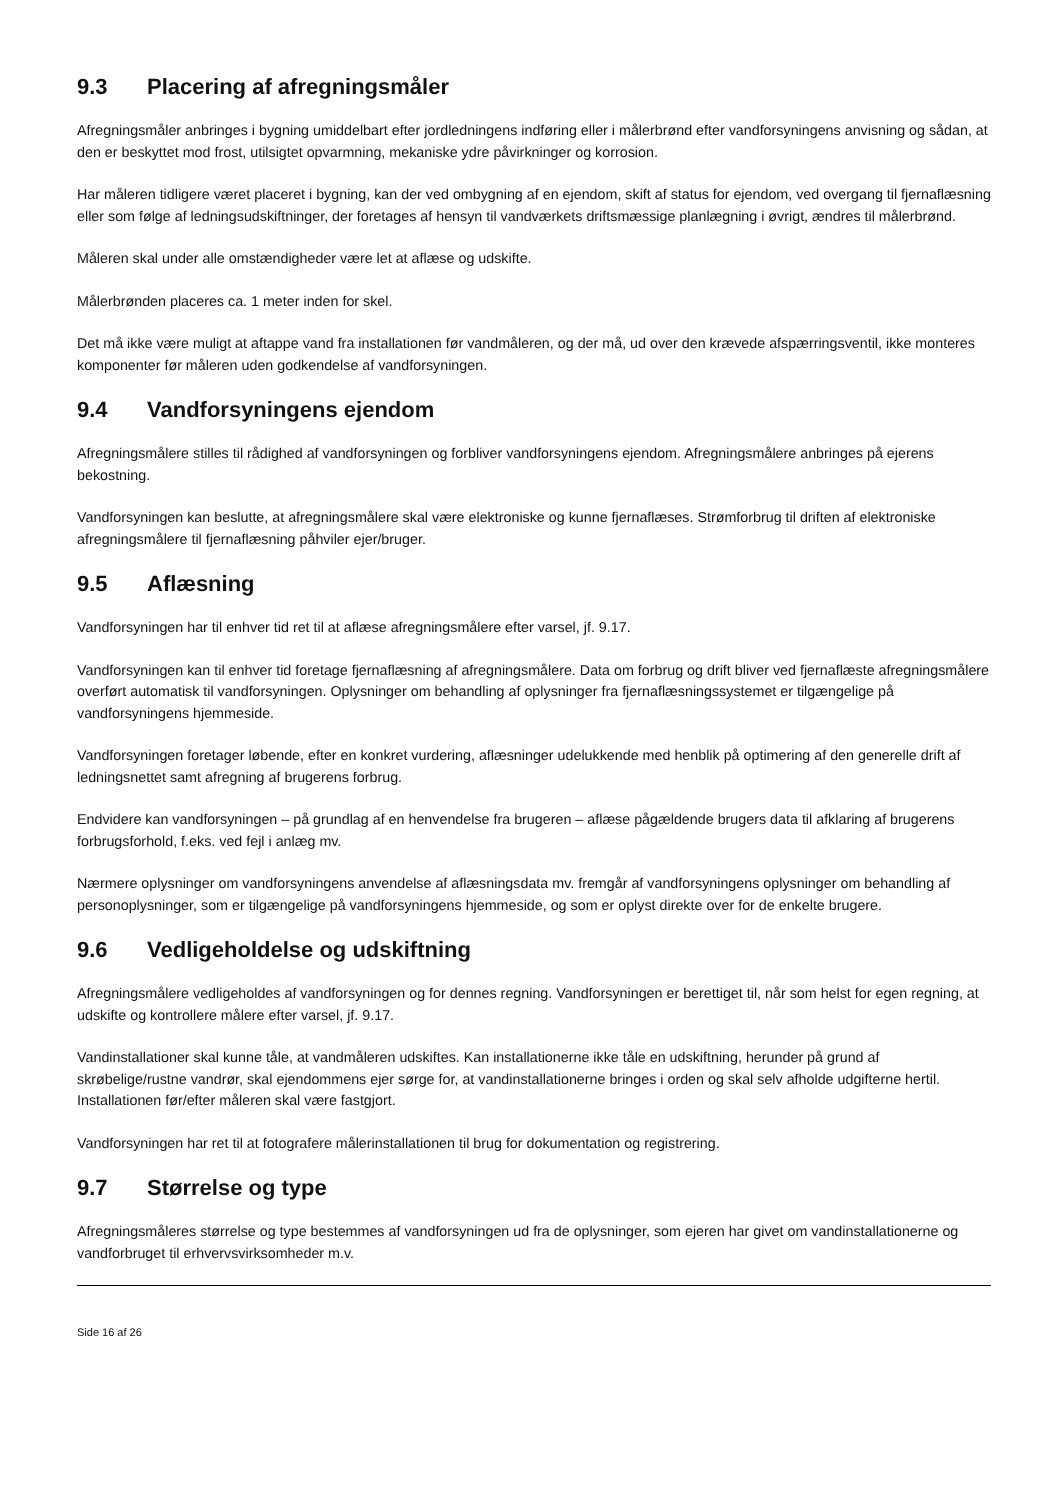9.3 Placering af afregningsmåler
Afregningsmåler anbringes i bygning umiddelbart efter jordledningens indføring eller i målerbrønd efter vandforsyningens anvisning og sådan, at den er beskyttet mod frost, utilsigtet opvarmning, mekaniske ydre påvirkninger og korrosion.
Har måleren tidligere været placeret i bygning, kan der ved ombygning af en ejendom, skift af status for ejendom, ved overgang til fjernaflæsning eller som følge af ledningsudskiftninger, der foretages af hensyn til vandværkets driftsmæssige planlægning i øvrigt, ændres til målerbrønd.
Måleren skal under alle omstændigheder være let at aflæse og udskifte.
Målerbrønden placeres ca. 1 meter inden for skel.
Det må ikke være muligt at aftappe vand fra installationen før vandmåleren, og der må, ud over den krævede afspærringsventil, ikke monteres komponenter før måleren uden godkendelse af vandforsyningen.
9.4 Vandforsyningens ejendom
Afregningsmålere stilles til rådighed af vandforsyningen og forbliver vandforsyningens ejendom. Afregningsmålere anbringes på ejerens bekostning.
Vandforsyningen kan beslutte, at afregningsmålere skal være elektroniske og kunne fjernaflæses. Strømforbrug til driften af elektroniske afregningsmålere til fjernaflæsning påhviler ejer/bruger.
9.5 Aflæsning
Vandforsyningen har til enhver tid ret til at aflæse afregningsmålere efter varsel, jf. 9.17.
Vandforsyningen kan til enhver tid foretage fjernaflæsning af afregningsmålere. Data om forbrug og drift bliver ved fjernaflæste afregningsmålere overført automatisk til vandforsyningen. Oplysninger om behandling af oplysninger fra fjernaflæsningssystemet er tilgængelige på vandforsyningens hjemmeside.
Vandforsyningen foretager løbende, efter en konkret vurdering, aflæsninger udelukkende med henblik på optimering af den generelle drift af ledningsnettet samt afregning af brugerens forbrug.
Endvidere kan vandforsyningen – på grundlag af en henvendelse fra brugeren – aflæse pågældende brugers data til afklaring af brugerens forbrugsforhold, f.eks. ved fejl i anlæg mv.
Nærmere oplysninger om vandforsyningens anvendelse af aflæsningsdata mv. fremgår af vandforsyningens oplysninger om behandling af personoplysninger, som er tilgængelige på vandforsyningens hjemmeside, og som er oplyst direkte over for de enkelte brugere.
9.6 Vedligeholdelse og udskiftning
Afregningsmålere vedligeholdes af vandforsyningen og for dennes regning. Vandforsyningen er berettiget til, når som helst for egen regning, at udskifte og kontrollere målere efter varsel, jf. 9.17.
Vandinstallationer skal kunne tåle, at vandmåleren udskiftes. Kan installationerne ikke tåle en udskiftning, herunder på grund af skrøbelige/rustne vandrør, skal ejendommens ejer sørge for, at vandinstallationerne bringes i orden og skal selv afholde udgifterne hertil. Installationen før/efter måleren skal være fastgjort.
Vandforsyningen har ret til at fotografere målerinstallationen til brug for dokumentation og registrering.
9.7 Størrelse og type
Afregningsmåleres størrelse og type bestemmes af vandforsyningen ud fra de oplysninger, som ejeren har givet om vandinstallationerne og vandforbruget til erhvervsvirksomheder m.v.
Side 16 af 26